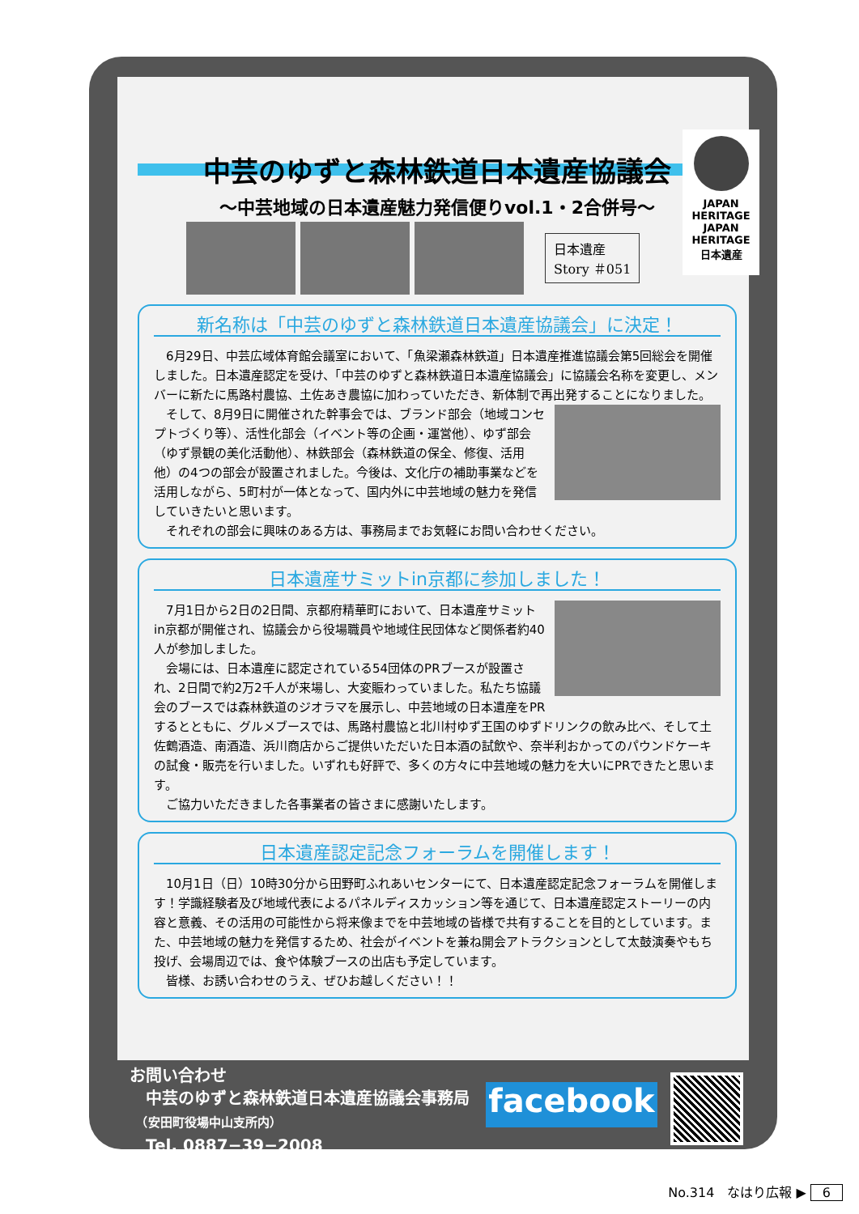JAPAN HERITAGE
JAPAN HERITAGE
日本遺産
中芸のゆずと森林鉄道日本遺産協議会
〜中芸地域の日本遺産魅力発信便りvol.1・2合併号〜
日本遺産
Story ＃051
新名称は「中芸のゆずと森林鉄道日本遺産協議会」に決定！
6月29日、中芸広域体育館会議室において、「魚梁瀬森林鉄道」日本遺産推進協議会第5回総会を開催しました。日本遺産認定を受け、「中芸のゆずと森林鉄道日本遺産協議会」に協議会名称を変更し、メンバーに新たに馬路村農協、土佐あき農協に加わっていただき、新体制で再出発することになりました。
そして、8月9日に開催された幹事会では、ブランド部会（地域コンセプトづくり等）、活性化部会（イベント等の企画・運営他）、ゆず部会（ゆず景観の美化活動他）、林鉄部会（森林鉄道の保全、修復、活用他）の4つの部会が設置されました。今後は、文化庁の補助事業などを活用しながら、5町村が一体となって、国内外に中芸地域の魅力を発信していきたいと思います。
それぞれの部会に興味のある方は、事務局までお気軽にお問い合わせください。
日本遺産サミットin京都に参加しました！
7月1日から2日の2日間、京都府精華町において、日本遺産サミットin京都が開催され、協議会から役場職員や地域住民団体など関係者約40人が参加しました。
会場には、日本遺産に認定されている54団体のPRブースが設置され、2日間で約2万2千人が来場し、大変賑わっていました。私たち協議会のブースでは森林鉄道のジオラマを展示し、中芸地域の日本遺産をPRするとともに、グルメブースでは、馬路村農協と北川村ゆず王国のゆずドリンクの飲み比べ、そして土佐鶴酒造、南酒造、浜川商店からご提供いただいた日本酒の試飲や、奈半利おかってのパウンドケーキの試食・販売を行いました。いずれも好評で、多くの方々に中芸地域の魅力を大いにPRできたと思います。
ご協力いただきました各事業者の皆さまに感謝いたします。
日本遺産認定記念フォーラムを開催します！
10月1日（日）10時30分から田野町ふれあいセンターにて、日本遺産認定記念フォーラムを開催します！学識経験者及び地域代表によるパネルディスカッション等を通じて、日本遺産認定ストーリーの内容と意義、その活用の可能性から将来像までを中芸地域の皆様で共有することを目的としています。また、中芸地域の魅力を発信するため、社会がイベントを兼ね開会アトラクションとして太鼓演奏やもち投げ、会場周辺では、食や体験ブースの出店も予定しています。
皆様、お誘い合わせのうえ、ぜひお越しください！！
お問い合わせ
　中芸のゆずと森林鉄道日本遺産協議会事務局
　（安田町役場中山支所内）
　Tel. 0887−39−2008
facebook
No.314　なはり広報 ▶ 6